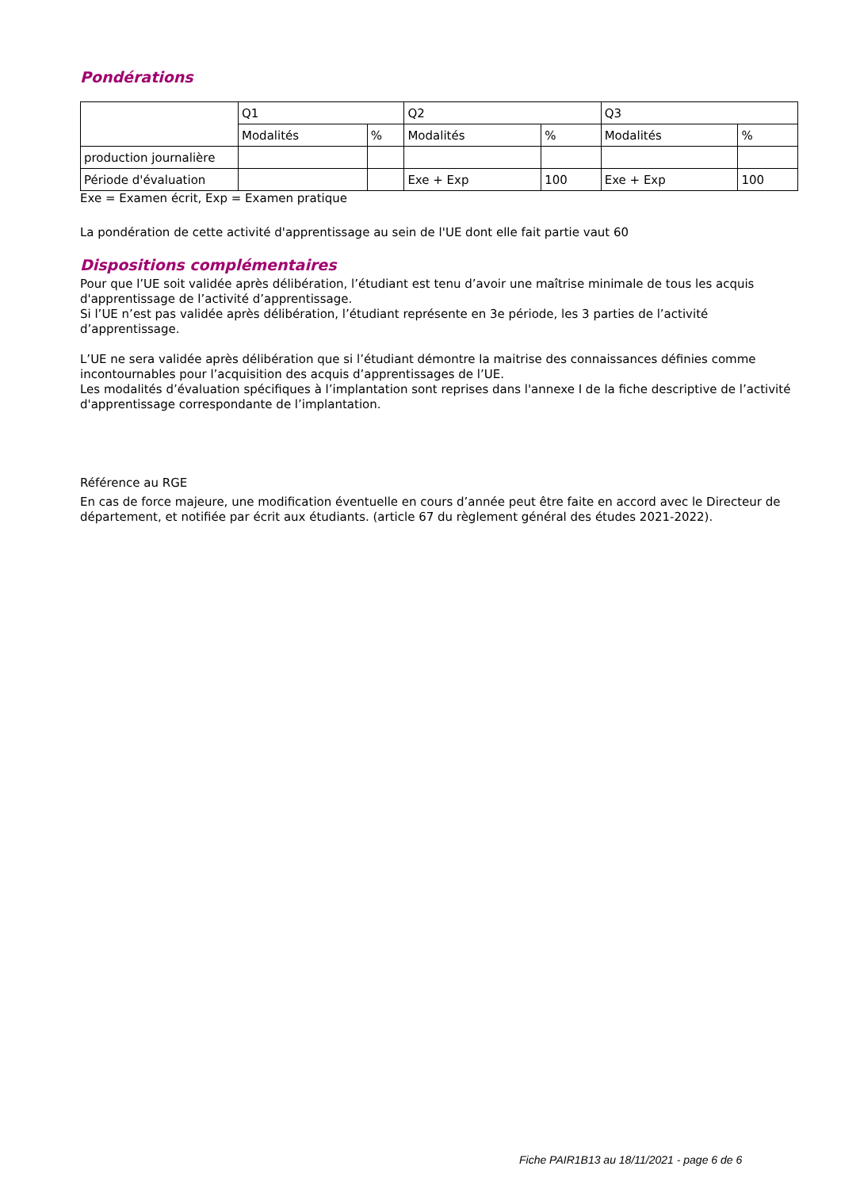Pondérations
| | Q1 | | Q2 | | Q3 | |
| | Modalités | % | Modalités | % | Modalités | % |
| production journalière | | | | | | |
| Période d'évaluation | | | Exe + Exp | 100 | Exe + Exp | 100 |
Exe = Examen écrit, Exp = Examen pratique
La pondération de cette activité d'apprentissage au sein de l'UE dont elle fait partie vaut 60
Dispositions complémentaires
Pour que l’UE soit validée après délibération, l’étudiant est tenu d’avoir une maîtrise minimale de tous les acquis d'apprentissage de l’activité d’apprentissage.
Si l’UE n’est pas validée après délibération, l’étudiant représente en 3e période, les 3 parties de l’activité d’apprentissage.
L’UE ne sera validée après délibération que si l’étudiant démontre la maitrise des connaissances définies comme incontournables pour l’acquisition des acquis d’apprentissages de l’UE.
Les modalités d’évaluation spécifiques à l’implantation sont reprises dans l'annexe I de la fiche descriptive de l’activité d'apprentissage correspondante de l’implantation.
Référence au RGE
En cas de force majeure, une modification éventuelle en cours d’année peut être faite en accord avec le Directeur de département, et notifiée par écrit aux étudiants. (article 67 du règlement général des études 2021-2022).
Fiche PAIR1B13 au 18/11/2021 - page 6 de 6